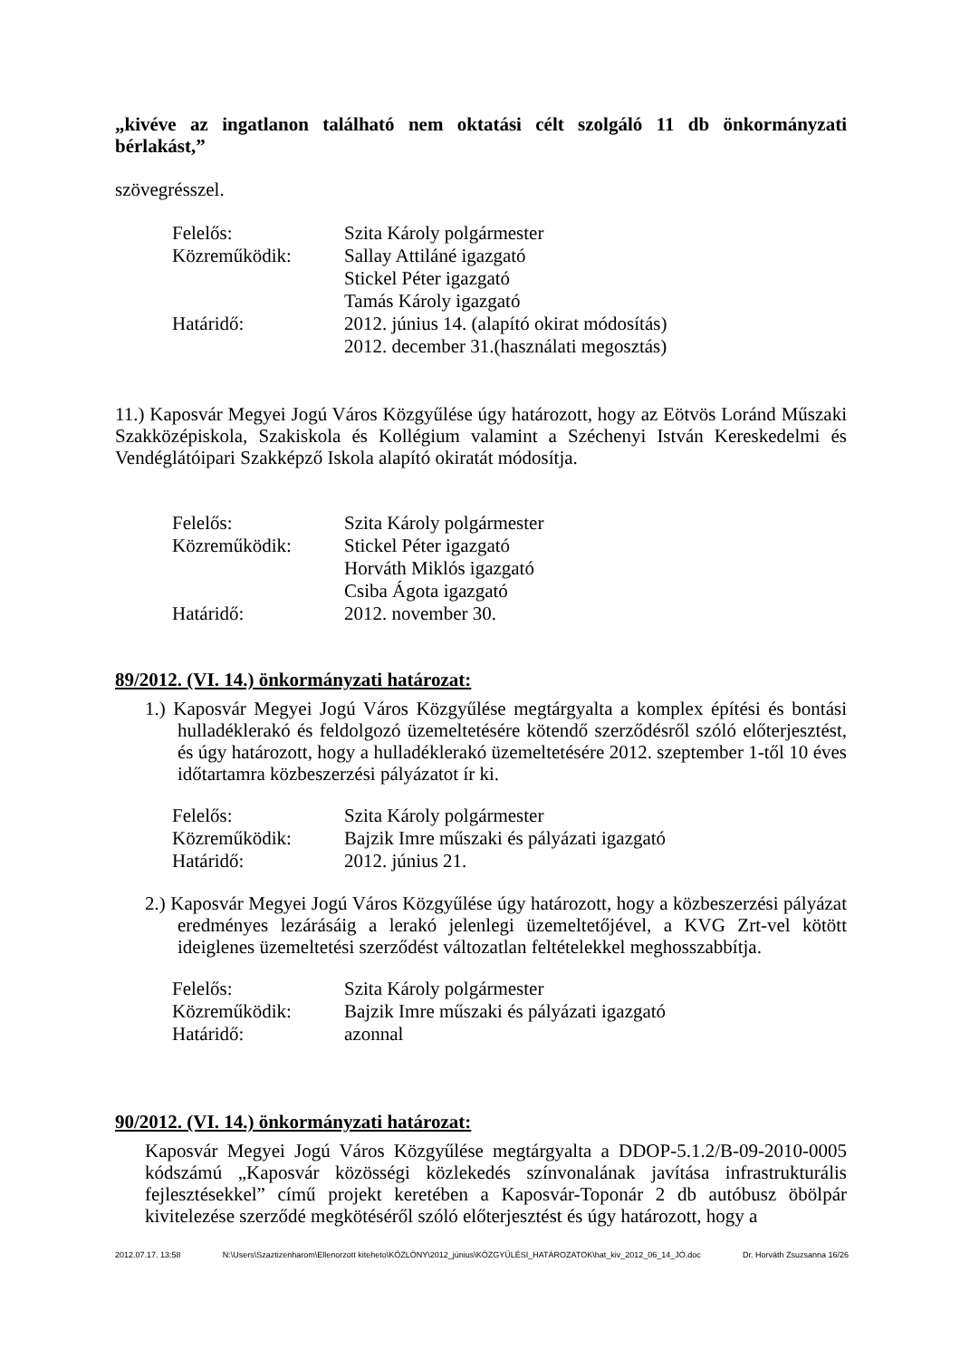„kivéve az ingatlanon található nem oktatási célt szolgáló 11 db önkormányzati bérlakást,”
szövegrésszel.
| Felelős: | Szita Károly polgármester |
| Közreműködik: | Sallay Attiláné igazgató Stickel Péter igazgató Tamás Károly igazgató |
| Határidő: | 2012. június 14. (alapító okirat módosítás) 2012. december 31.(használati megosztás) |
11.) Kaposvár Megyei Jogú Város Közgyűlése úgy határozott, hogy az Eötvös Loránd Műszaki Szakközépiskola, Szakiskola és Kollégium valamint a Széchenyi István Kereskedelmi és Vendéglátóipari Szakképző Iskola alapító okiratát módosítja.
| Felelős: | Szita Károly polgármester |
| Közreműködik: | Stickel Péter igazgató Horváth Miklós igazgató Csiba Ágota igazgató |
| Határidő: | 2012. november 30. |
89/2012. (VI. 14.) önkormányzati határozat:
1.) Kaposvár Megyei Jogú Város Közgyűlése megtárgyalta a komplex építési és bontási hulladéklerakó és feldolgozó üzemeltetésére kötendő szerződésről szóló előterjesztést, és úgy határozott, hogy a hulladéklerakó üzemeltetésére 2012. szeptember 1-től 10 éves időtartamra közbeszerzési pályázatot ír ki.
| Felelős: | Szita Károly polgármester |
| Közreműködik: | Bajzik Imre műszaki és pályázati igazgató |
| Határidő: | 2012. június 21. |
2.) Kaposvár Megyei Jogú Város Közgyűlése úgy határozott, hogy a közbeszerzési pályázat eredményes lezárásáig a lerakó jelenlegi üzemeltetőjével, a KVG Zrt-vel kötött ideiglenes üzemeltetési szerződést változatlan feltételekkel meghosszabbítja.
| Felelős: | Szita Károly polgármester |
| Közreműködik: | Bajzik Imre műszaki és pályázati igazgató |
| Határidő: | azonnal |
90/2012. (VI. 14.) önkormányzati határozat:
Kaposvár Megyei Jogú Város Közgyűlése megtárgyalta a DDOP-5.1.2/B-09-2010-0005 kódszámú „Kaposvár közösségi közlekedés színvonalának javítása infrastrukturális fejlesztésekkel” című projekt keretében a Kaposvár-Toponár 2 db autóbusz öbölpár kivitelezése szerződé megkötéséről szóló előterjesztést és úgy határozott, hogy a
2012.07.17. 13:58 N:\Users\Szaztizenharom\Ellenorzott kiteheto\KÖZLÖNY\2012_június\KÖZGYŰLÉSI_HATÁROZATOK\hat_kiv_2012_06_14_JÓ.doc Dr. Horváth Zsuzsanna 16/26